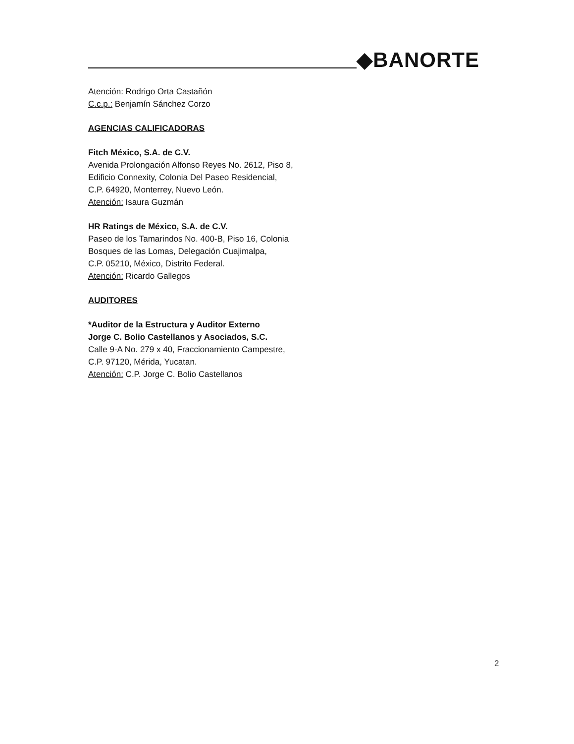◆BANORTE
Atención: Rodrigo Orta Castañón
C.c.p.: Benjamín Sánchez Corzo
AGENCIAS CALIFICADORAS
Fitch México, S.A. de C.V.
Avenida Prolongación Alfonso Reyes No. 2612, Piso 8,
Edificio Connexity, Colonia Del Paseo Residencial,
C.P. 64920, Monterrey, Nuevo León.
Atención: Isaura Guzmán
HR Ratings de México, S.A. de C.V.
Paseo de los Tamarindos No. 400-B, Piso 16, Colonia
Bosques de las Lomas, Delegación Cuajimalpa,
C.P. 05210, México, Distrito Federal.
Atención: Ricardo Gallegos
AUDITORES
*Auditor de la Estructura y Auditor Externo
Jorge C. Bolio Castellanos y Asociados, S.C.
Calle 9-A No. 279 x 40, Fraccionamiento Campestre,
C.P. 97120, Mérida, Yucatan.
Atención: C.P. Jorge C. Bolio Castellanos
2